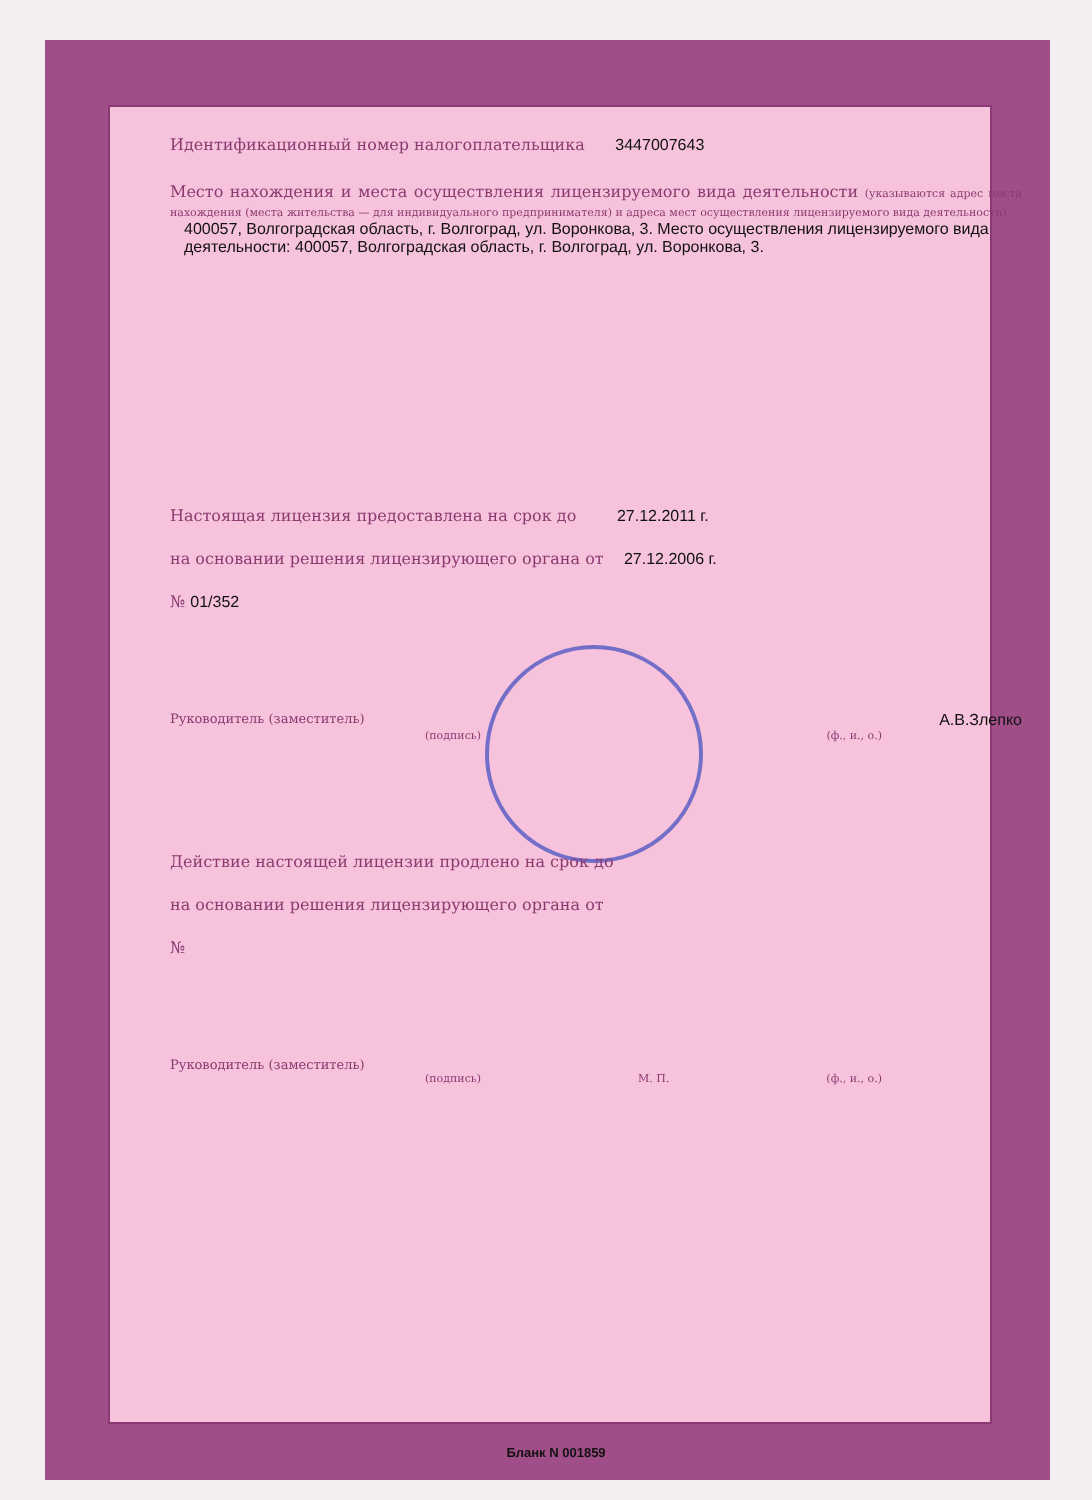Идентификационный номер налогоплательщика 3447007643
Место нахождения и места осуществления лицензируемого вида деятельности (указываются адрес места нахождения (места жительства — для индивидуального предпринимателя) и адреса мест осуществления лицензируемого вида деятельности)
400057, Волгоградская область, г. Волгоград, ул. Воронкова, 3. Место осуществления лицензируемого вида деятельности: 400057, Волгоградская область, г. Волгоград, ул. Воронкова, 3.
Настоящая лицензия предоставлена на срок до 27.12.2011 г.
на основании решения лицензирующего органа от 27.12.2006 г.
№ 01/352
Руководитель (заместитель) А.В.Злепко
(подпись) (ф., и., о.)
Действие настоящей лицензии продлено на срок до
на основании решения лицензирующего органа от
№
Руководитель (заместитель)
(подпись) М. П. (ф., и., о.)
Бланк N 001859